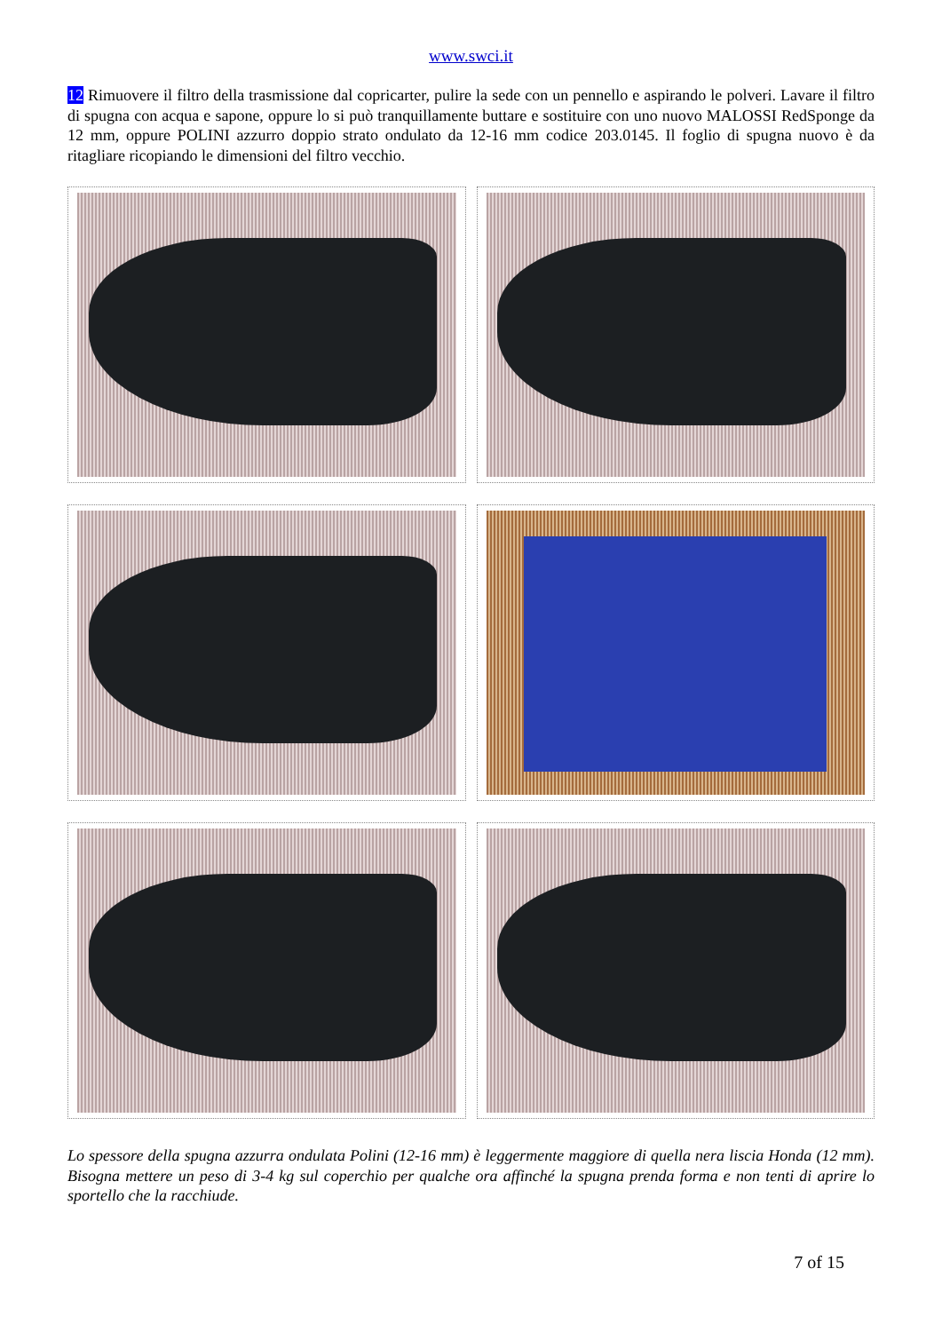www.swci.it
12 Rimuovere il filtro della trasmissione dal copricarter, pulire la sede con un pennello e aspirando le polveri. Lavare il filtro di spugna con acqua e sapone, oppure lo si può tranquillamente buttare e sostituire con uno nuovo MALOSSI RedSponge da 12 mm, oppure POLINI azzurro doppio strato ondulato da 12-16 mm codice 203.0145. Il foglio di spugna nuovo è da ritagliare ricopiando le dimensioni del filtro vecchio.
Lo spessore della spugna azzurra ondulata Polini (12-16 mm) è leggermente maggiore di quella nera liscia Honda (12 mm). Bisogna mettere un peso di 3-4 kg sul coperchio per qualche ora affinché la spugna prenda forma e non tenti di aprire lo sportello che la racchiude.
7 of 15